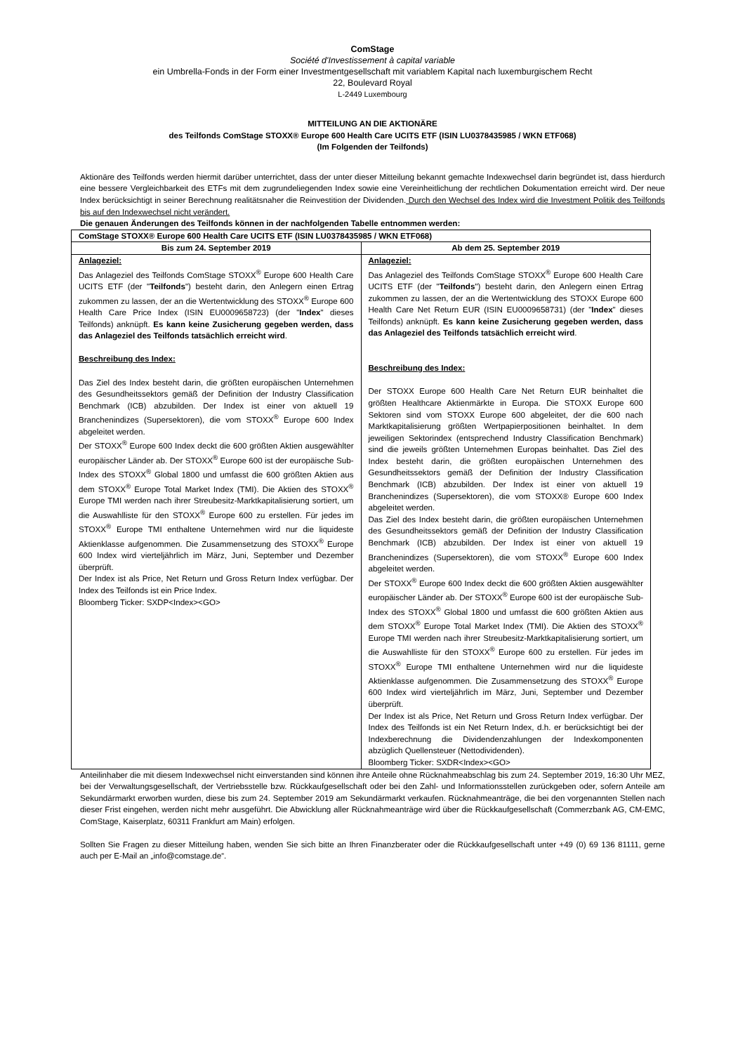ComStage
Société d'Investissement à capital variable
ein Umbrella-Fonds in der Form einer Investmentgesellschaft mit variablem Kapital nach luxemburgischem Recht
22, Boulevard Royal
L-2449 Luxembourg
MITTEILUNG AN DIE AKTIONÄRE
des Teilfonds ComStage STOXX® Europe 600 Health Care UCITS ETF (ISIN LU0378435985 / WKN ETF068)
(Im Folgenden der Teilfonds)
Aktionäre des Teilfonds werden hiermit darüber unterrichtet, dass der unter dieser Mitteilung bekannt gemachte Indexwechsel darin begründet ist, dass hierdurch eine bessere Vergleichbarkeit des ETFs mit dem zugrundeliegenden Index sowie eine Vereinheitlichung der rechtlichen Dokumentation erreicht wird. Der neue Index berücksichtigt in seiner Berechnung realitätsnaher die Reinvestition der Dividenden. Durch den Wechsel des Index wird die Investment Politik des Teilfonds bis auf den Indexwechsel nicht verändert.
Die genauen Änderungen des Teilfonds können in der nachfolgenden Tabelle entnommen werden:
| ComStage STOXX® Europe 600 Health Care UCITS ETF (ISIN LU0378435985 / WKN ETF068) | |
| --- | --- |
| Bis zum 24. September 2019 | Ab dem 25. September 2019 |
| Anlageziel: Das Anlageziel des Teilfonds ComStage STOXX<sup>®</sup> Europe 600 Health Care UCITS ETF (der " Teilfonds ") besteht darin, den Anlegern einen Ertrag zukommen zu lassen, der an die Wertentwicklung des STOXX<sup>®</sup> Europe 600 Health Care Price Index (ISIN EU0009658723) (der " Index " dieses Teilfonds) anknüpft. Es kann keine Zusicherung gegeben werden, dass das Anlageziel des Teilfonds tatsächlich erreicht wird . Beschreibung des Index: Das Ziel des Index besteht darin, die größten europäischen Unternehmen des Gesundheitssektors gemäß der Definition der Industry Classification Benchmark (ICB) abzubilden. Der Index ist einer von aktuell 19 Branchenindizes (Supersektoren), die vom STOXX<sup>®</sup> Europe 600 Index abgeleitet werden. Der STOXX<sup>®</sup> Europe 600 Index deckt die 600 größten Aktien ausgewählter europäischer Länder ab. Der STOXX<sup>®</sup> Europe 600 ist der europäische Sub-Index des STOXX<sup>®</sup> Global 1800 und umfasst die 600 größten Aktien aus dem STOXX<sup>®</sup> Europe Total Market Index (TMI). Die Aktien des STOXX<sup>®</sup> Europe TMI werden nach ihrer Streubesitz-Marktkapitalisierung sortiert, um die Auswahlliste für den STOXX<sup>®</sup> Europe 600 zu erstellen. Für jedes im STOXX<sup>®</sup> Europe TMI enthaltene Unternehmen wird nur die liquideste Aktienklasse aufgenommen. Die Zusammensetzung des STOXX<sup>®</sup> Europe 600 Index wird vierteljährlich im März, Juni, September und Dezember überprüft. Der Index ist als Price, Net Return und Gross Return Index verfügbar. Der Index des Teilfonds ist ein Price Index. Bloomberg Ticker: SXDP<Index><GO> | Anlageziel: Das Anlageziel des Teilfonds ComStage STOXX<sup>®</sup> Europe 600 Health Care UCITS ETF (der " Teilfonds ") besteht darin, den Anlegern einen Ertrag zukommen zu lassen, der an die Wertentwicklung des STOXX Europe 600 Health Care Net Return EUR (ISIN EU0009658731) (der " Index " dieses Teilfonds) anknüpft. Es kann keine Zusicherung gegeben werden, dass das Anlageziel des Teilfonds tatsächlich erreicht wird . Beschreibung des Index: Der STOXX Europe 600 Health Care Net Return EUR beinhaltet die größten Healthcare Aktienmärkte in Europa. Die STOXX Europe 600 Sektoren sind vom STOXX Europe 600 abgeleitet, der die 600 nach Marktkapitalisierung größten Wertpapierpositionen beinhaltet. In dem jeweiligen Sektorindex (entsprechend Industry Classification Benchmark) sind die jeweils größten Unternehmen Europas beinhaltet. Das Ziel des Index besteht darin, die größten europäischen Unternehmen des Gesundheitssektors gemäß der Definition der Industry Classification Benchmark (ICB) abzubilden. Der Index ist einer von aktuell 19 Branchenindizes (Supersektoren), die vom STOXX® Europe 600 Index abgeleitet werden. Das Ziel des Index besteht darin, die größten europäischen Unternehmen des Gesundheitssektors gemäß der Definition der Industry Classification Benchmark (ICB) abzubilden. Der Index ist einer von aktuell 19 Branchenindizes (Supersektoren), die vom STOXX<sup>®</sup> Europe 600 Index abgeleitet werden. Der STOXX<sup>®</sup> Europe 600 Index deckt die 600 größten Aktien ausgewählter europäischer Länder ab. Der STOXX<sup>®</sup> Europe 600 ist der europäische Sub-Index des STOXX<sup>®</sup> Global 1800 und umfasst die 600 größten Aktien aus dem STOXX<sup>®</sup> Europe Total Market Index (TMI). Die Aktien des STOXX<sup>®</sup> Europe TMI werden nach ihrer Streubesitz-Marktkapitalisierung sortiert, um die Auswahlliste für den STOXX<sup>®</sup> Europe 600 zu erstellen. Für jedes im STOXX<sup>®</sup> Europe TMI enthaltene Unternehmen wird nur die liquideste Aktienklasse aufgenommen. Die Zusammensetzung des STOXX<sup>®</sup> Europe 600 Index wird vierteljährlich im März, Juni, September und Dezember überprüft. Der Index ist als Price, Net Return und Gross Return Index verfügbar. Der Index des Teilfonds ist ein Net Return Index, d.h. er berücksichtigt bei der Indexberechnung die Dividendenzahlungen der Indexkomponenten abzüglich Quellensteuer (Nettodividenden). Bloomberg Ticker: SXDR<Index><GO> |
Anteilinhaber die mit diesem Indexwechsel nicht einverstanden sind können ihre Anteile ohne Rücknahmeabschlag bis zum 24. September 2019, 16:30 Uhr MEZ, bei der Verwaltungsgesellschaft, der Vertriebsstelle bzw. Rückkaufgesellschaft oder bei den Zahl- und Informationsstellen zurückgeben oder, sofern Anteile am Sekundärmarkt erworben wurden, diese bis zum 24. September 2019 am Sekundärmarkt verkaufen. Rücknahmeanträge, die bei den vorgenannten Stellen nach dieser Frist eingehen, werden nicht mehr ausgeführt. Die Abwicklung aller Rücknahmeanträge wird über die Rückkaufgesellschaft (Commerzbank AG, CM-EMC, ComStage, Kaiserplatz, 60311 Frankfurt am Main) erfolgen.
Sollten Sie Fragen zu dieser Mitteilung haben, wenden Sie sich bitte an Ihren Finanzberater oder die Rückkaufgesellschaft unter +49 (0) 69 136 81111, gerne auch per E-Mail an „info@comstage.de“.